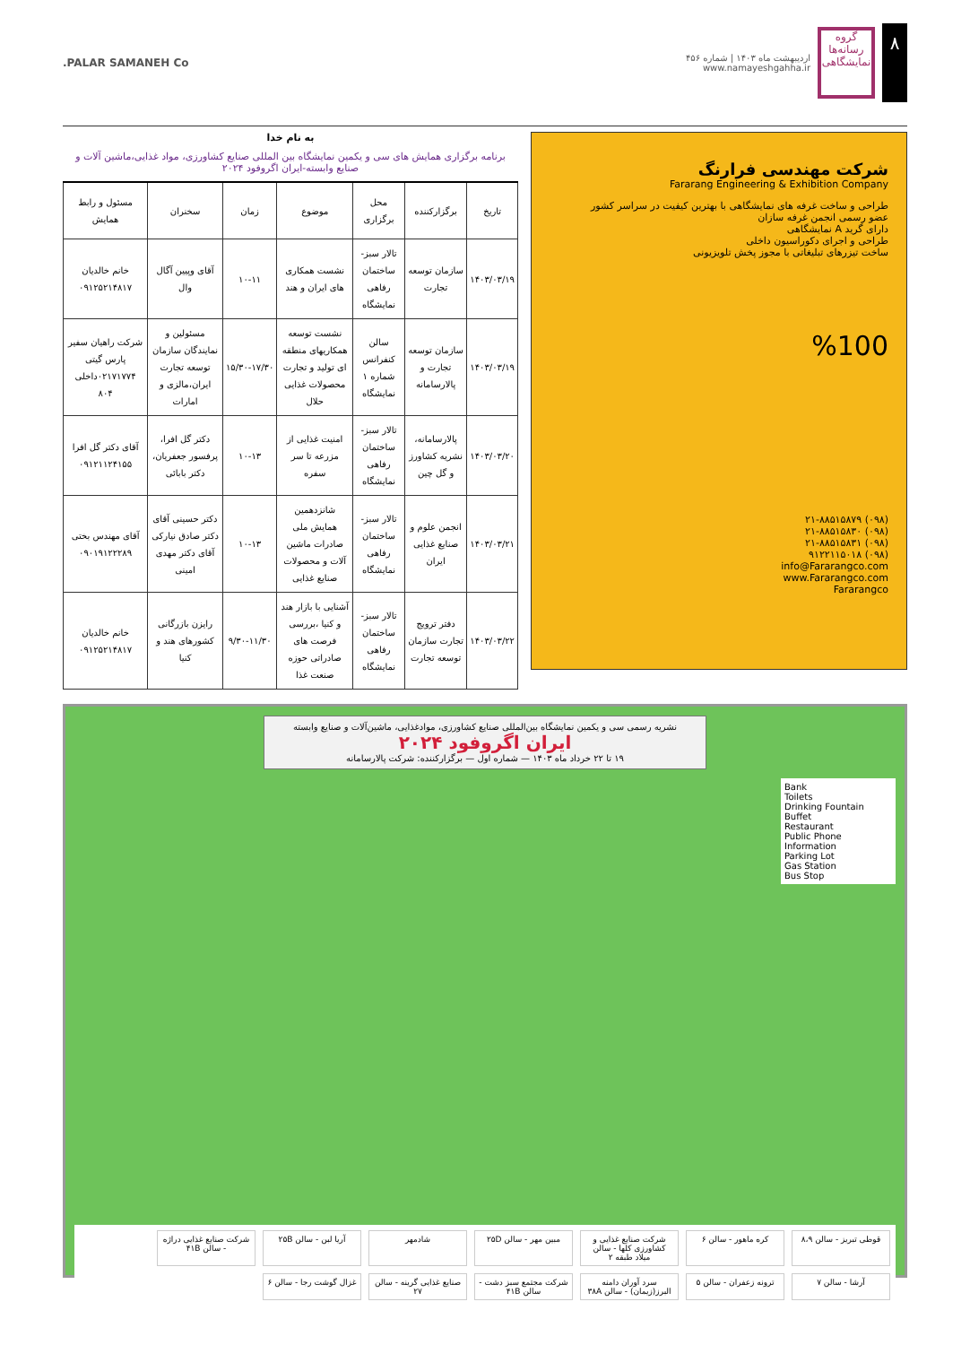۸
گروه رسانه‌ها نمایشگاهی
اردیبهشت ماه ۱۴۰۳ | شماره ۴۵۶
www.namayeshgahha.ir
PALAR SAMANEH Co.
شرکت مهندسی فرارنگ
Fararang Engineering & Exhibition Company
طراحی و ساخت غرفه های نمایشگاهی با بهترین کیفیت در سراسر کشور
عضو رسمی انجمن غرفه سازان
دارای گرید A نمایشگاهی
طراحی و اجرای دکوراسیون داخلی
ساخت تیزرهای تبلیغاتی با مجوز پخش تلویزیونی
%100
(۰۹۸) ۲۱-۸۸۵۱۵۸۷۹
(۰۹۸) ۲۱-۸۸۵۱۵۸۳۰
(۰۹۸) ۲۱-۸۸۵۱۵۸۳۱
(۰۹۸) ۹۱۲۲۱۱۵۰۱۸
info@Fararangco.com
www.Fararangco.com
Fararangco
به نام خدا
برنامه برگزاری همایش های سی و یکمین نمایشگاه بین المللی صنایع کشاورزی، مواد غذایی،ماشین آلات و صنایع وابسته-ایران اگروفود ۲۰۲۴
| تاریخ | برگزارکننده | محل برگزاری | موضوع | زمان | سخنران | مسئول و رابط همایش |
| --- | --- | --- | --- | --- | --- | --- |
| ۱۴۰۳/۰۳/۱۹ | سازمان توسعه تجارت | تالار سبز-ساختمان رفاهی نمایشگاه | نشست همکاری های ایران و هند | ۱۰-۱۱ | آقای وپیین آگال وال | خانم خالدیان ۰۹۱۲۵۲۱۴۸۱۷ |
| ۱۴۰۳/۰۳/۱۹ | سازمان توسعه تجارت و پالارسامانه | سالن کنفرانس شماره ۱ نمایشگاه | نشست توسعه همکاریهای منطقه ای تولید و تجارت محصولات غذایی حلال | ۱۵/۳۰-۱۷/۳۰ | مسئولین و نمایندگان سازمان توسعه تجارت ایران،مالزی و امارات | شرکت راهیان سفیر پارس گیتی ۰۲۱۷۱۷۷۴داخلی ۸۰۴ |
| ۱۴۰۳/۰۳/۲۰ | پالارسامانه، نشریه کشاورز و گل چین | تالار سبز-ساختمان رفاهی نمایشگاه | امنیت غذایی از مزرعه تا سر سفره | ۱۰-۱۳ | دکتر گل افرا، پرفسور جعفریان، دکتر بابائی | آقای دکتر گل افرا ۰۹۱۲۱۱۲۴۱۵۵ |
| ۱۴۰۳/۰۳/۲۱ | انجمن علوم و صنایع غذایی ایران | تالار سبز-ساختمان رفاهی نمایشگاه | شانزدهمین همایش ملی صادرات ماشین آلات و محصولات صنایع غذایی | ۱۰-۱۳ | دکتر حسینی آقای دکتر صادق نیارکی آقای دکتر مهدی امینی | آقای مهندس بختی ۰۹۰۱۹۱۲۲۲۸۹ |
| ۱۴۰۳/۰۳/۲۲ | دفتر ترویج تجارت سازمان توسعه تجارت | تالار سبز-ساختمان رفاهی نمایشگاه | آشنایی با بازار هند و کنیا ،بررسی فرصت های صادراتی حوزه صنعت غذا | ۹/۳۰-۱۱/۳۰ | رایزن بازرگانی کشورهای هند و کنیا | خانم خالدیان ۰۹۱۲۵۲۱۴۸۱۷ |
نشریه رسمی سی و یکمین نمایشگاه بین‌المللی صنایع کشاورزی، موادغذایی، ماشین‌آلات و صنایع وابسته
ایران اگروفود ۲۰۲۴
۱۹ تا ۲۲ خرداد ماه ۱۴۰۳ — شماره اول — برگزارکننده: شرکت پالارسامانه
Bank
Toilets
Drinking Fountain
Buffet
Restaurant
Public Phone
Information
Parking Lot
Gas Station
Bus Stop
قوطی تبریز - سالن ۸،۹ کره ماهور - سالن ۶ شرکت صنایع غذایی و کشاورزی کلها - سالن میلاد طبقه ۲ مبین مهر - سالن ۲۵D شادمهر آریا لبن - سالن ۲۵B شرکت صنایع غذایی دراژه - سالن ۴۱B آرشا - سالن ۷ ترونه زعفران - سالن ۵ سرد آوران دامنه البرز(زیمان) - سالن ۳۸A شرکت مجتمع سبز دشت - سالن ۴۱B صنایع غذایی گرینه - سالن ۲۷ غزال گوشت رجا - سالن ۶